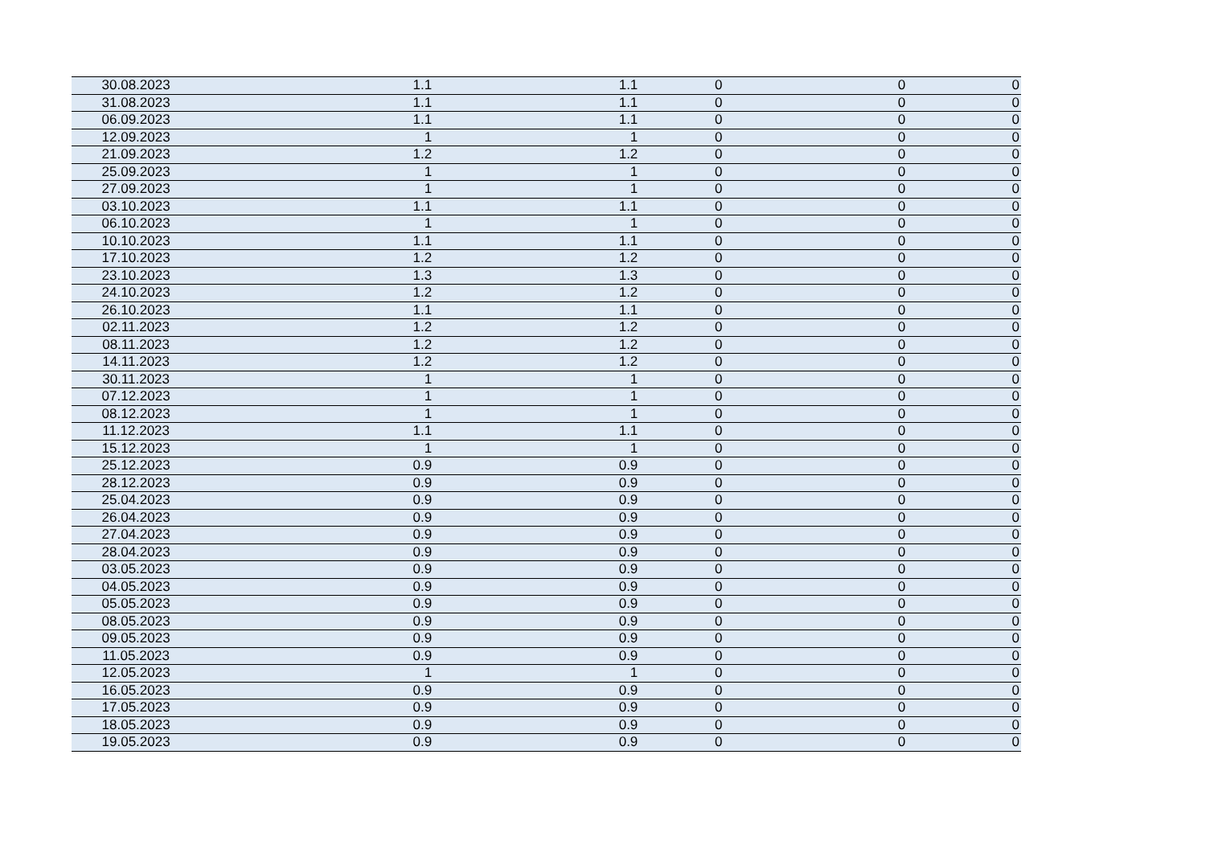| 30.08.2023 | 1.1 | 1.1 | 0 | 0 | 0 |
| 31.08.2023 | 1.1 | 1.1 | 0 | 0 | 0 |
| 06.09.2023 | 1.1 | 1.1 | 0 | 0 | 0 |
| 12.09.2023 | 1 | 1 | 0 | 0 | 0 |
| 21.09.2023 | 1.2 | 1.2 | 0 | 0 | 0 |
| 25.09.2023 | 1 | 1 | 0 | 0 | 0 |
| 27.09.2023 | 1 | 1 | 0 | 0 | 0 |
| 03.10.2023 | 1.1 | 1.1 | 0 | 0 | 0 |
| 06.10.2023 | 1 | 1 | 0 | 0 | 0 |
| 10.10.2023 | 1.1 | 1.1 | 0 | 0 | 0 |
| 17.10.2023 | 1.2 | 1.2 | 0 | 0 | 0 |
| 23.10.2023 | 1.3 | 1.3 | 0 | 0 | 0 |
| 24.10.2023 | 1.2 | 1.2 | 0 | 0 | 0 |
| 26.10.2023 | 1.1 | 1.1 | 0 | 0 | 0 |
| 02.11.2023 | 1.2 | 1.2 | 0 | 0 | 0 |
| 08.11.2023 | 1.2 | 1.2 | 0 | 0 | 0 |
| 14.11.2023 | 1.2 | 1.2 | 0 | 0 | 0 |
| 30.11.2023 | 1 | 1 | 0 | 0 | 0 |
| 07.12.2023 | 1 | 1 | 0 | 0 | 0 |
| 08.12.2023 | 1 | 1 | 0 | 0 | 0 |
| 11.12.2023 | 1.1 | 1.1 | 0 | 0 | 0 |
| 15.12.2023 | 1 | 1 | 0 | 0 | 0 |
| 25.12.2023 | 0.9 | 0.9 | 0 | 0 | 0 |
| 28.12.2023 | 0.9 | 0.9 | 0 | 0 | 0 |
| 25.04.2023 | 0.9 | 0.9 | 0 | 0 | 0 |
| 26.04.2023 | 0.9 | 0.9 | 0 | 0 | 0 |
| 27.04.2023 | 0.9 | 0.9 | 0 | 0 | 0 |
| 28.04.2023 | 0.9 | 0.9 | 0 | 0 | 0 |
| 03.05.2023 | 0.9 | 0.9 | 0 | 0 | 0 |
| 04.05.2023 | 0.9 | 0.9 | 0 | 0 | 0 |
| 05.05.2023 | 0.9 | 0.9 | 0 | 0 | 0 |
| 08.05.2023 | 0.9 | 0.9 | 0 | 0 | 0 |
| 09.05.2023 | 0.9 | 0.9 | 0 | 0 | 0 |
| 11.05.2023 | 0.9 | 0.9 | 0 | 0 | 0 |
| 12.05.2023 | 1 | 1 | 0 | 0 | 0 |
| 16.05.2023 | 0.9 | 0.9 | 0 | 0 | 0 |
| 17.05.2023 | 0.9 | 0.9 | 0 | 0 | 0 |
| 18.05.2023 | 0.9 | 0.9 | 0 | 0 | 0 |
| 19.05.2023 | 0.9 | 0.9 | 0 | 0 | 0 |